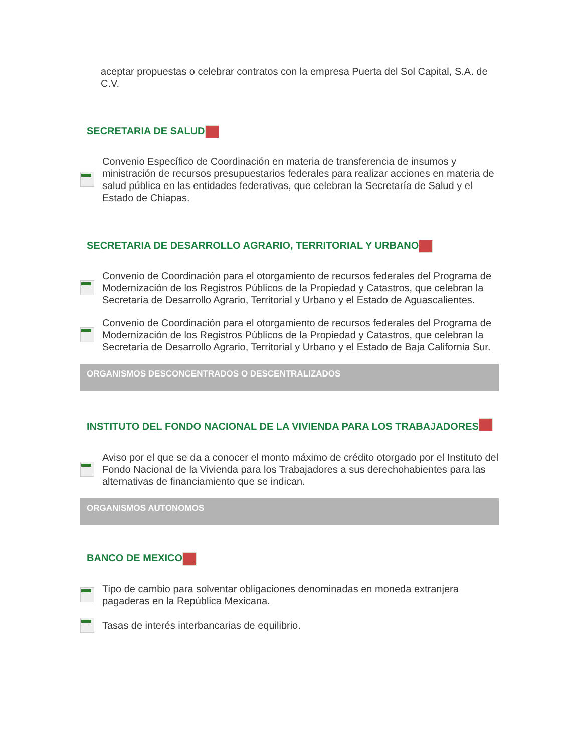aceptar propuestas o celebrar contratos con la empresa Puerta del Sol Capital, S.A. de C.V.
SECRETARIA DE SALUD
Convenio Específico de Coordinación en materia de transferencia de insumos y ministración de recursos presupuestarios federales para realizar acciones en materia de salud pública en las entidades federativas, que celebran la Secretaría de Salud y el Estado de Chiapas.
SECRETARIA DE DESARROLLO AGRARIO, TERRITORIAL Y URBANO
Convenio de Coordinación para el otorgamiento de recursos federales del Programa de Modernización de los Registros Públicos de la Propiedad y Catastros, que celebran la Secretaría de Desarrollo Agrario, Territorial y Urbano y el Estado de Aguascalientes.
Convenio de Coordinación para el otorgamiento de recursos federales del Programa de Modernización de los Registros Públicos de la Propiedad y Catastros, que celebran la Secretaría de Desarrollo Agrario, Territorial y Urbano y el Estado de Baja California Sur.
ORGANISMOS DESCONCENTRADOS O DESCENTRALIZADOS
INSTITUTO DEL FONDO NACIONAL DE LA VIVIENDA PARA LOS TRABAJADORES
Aviso por el que se da a conocer el monto máximo de crédito otorgado por el Instituto del Fondo Nacional de la Vivienda para los Trabajadores a sus derechohabientes para las alternativas de financiamiento que se indican.
ORGANISMOS AUTONOMOS
BANCO DE MEXICO
Tipo de cambio para solventar obligaciones denominadas en moneda extranjera pagaderas en la República Mexicana.
Tasas de interés interbancarias de equilibrio.